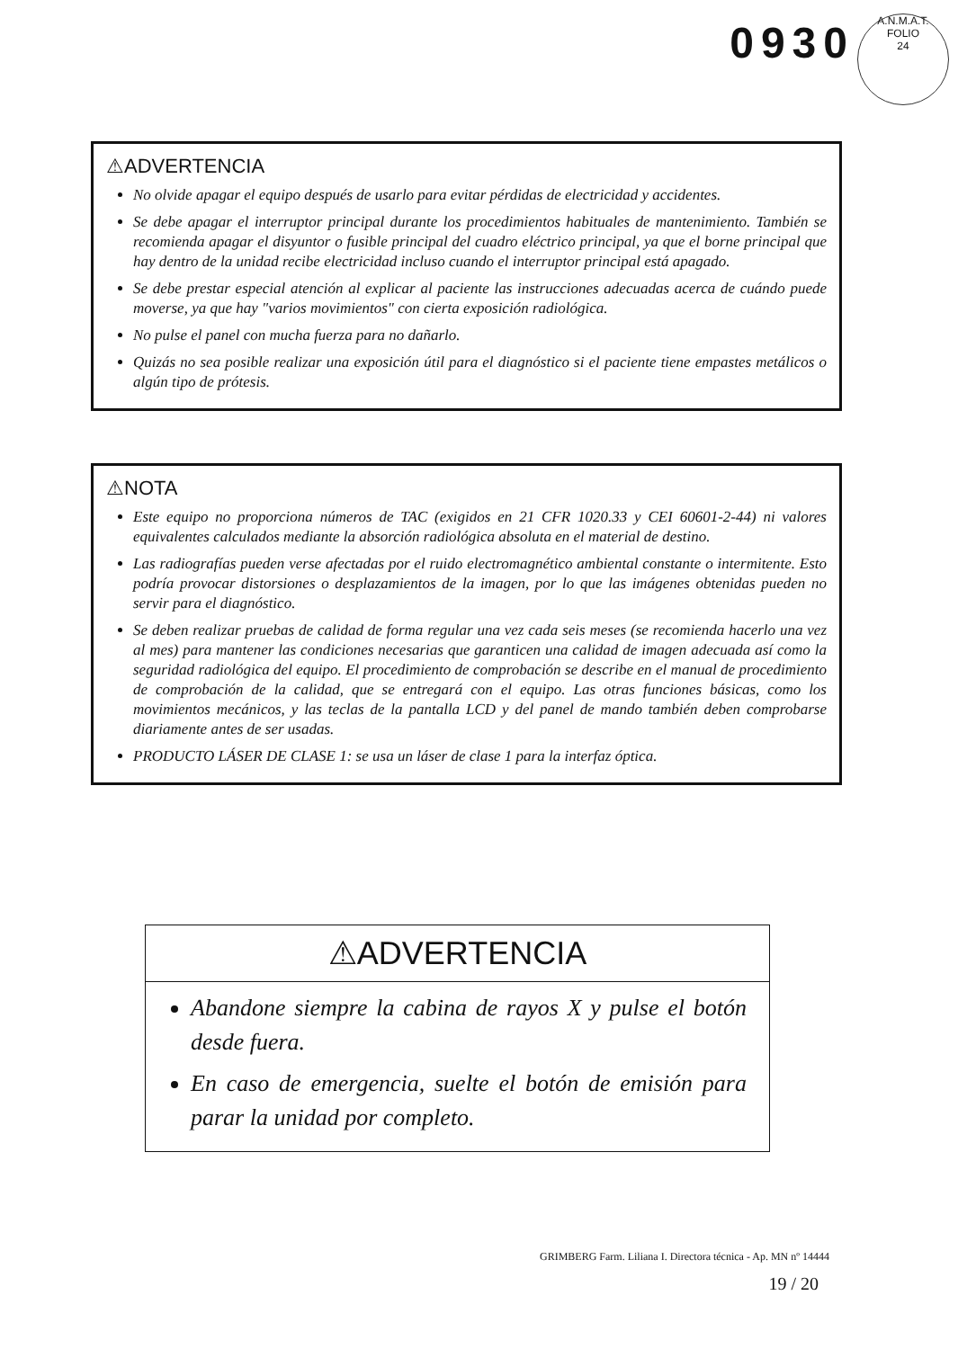0930
A.N.M.A.T.
FOLIO
24
⚠ADVERTENCIA
No olvide apagar el equipo después de usarlo para evitar pérdidas de electricidad y accidentes.
Se debe apagar el interruptor principal durante los procedimientos habituales de mantenimiento. También se recomienda apagar el disyuntor o fusible principal del cuadro eléctrico principal, ya que el borne principal que hay dentro de la unidad recibe electricidad incluso cuando el interruptor principal está apagado.
Se debe prestar especial atención al explicar al paciente las instrucciones adecuadas acerca de cuándo puede moverse, ya que hay "varios movimientos" con cierta exposición radiológica.
No pulse el panel con mucha fuerza para no dañarlo.
Quizás no sea posible realizar una exposición útil para el diagnóstico si el paciente tiene empastes metálicos o algún tipo de prótesis.
⚠NOTA
Este equipo no proporciona números de TAC (exigidos en 21 CFR 1020.33 y CEI 60601-2-44) ni valores equivalentes calculados mediante la absorción radiológica absoluta en el material de destino.
Las radiografías pueden verse afectadas por el ruido electromagnético ambiental constante o intermitente. Esto podría provocar distorsiones o desplazamientos de la imagen, por lo que las imágenes obtenidas pueden no servir para el diagnóstico.
Se deben realizar pruebas de calidad de forma regular una vez cada seis meses (se recomienda hacerlo una vez al mes) para mantener las condiciones necesarias que garanticen una calidad de imagen adecuada así como la seguridad radiológica del equipo. El procedimiento de comprobación se describe en el manual de procedimiento de comprobación de la calidad, que se entregará con el equipo. Las otras funciones básicas, como los movimientos mecánicos, y las teclas de la pantalla LCD y del panel de mando también deben comprobarse diariamente antes de ser usadas.
PRODUCTO LÁSER DE CLASE 1: se usa un láser de clase 1 para la interfaz óptica.
⚠ADVERTENCIA
Abandone siempre la cabina de rayos X y pulse el botón desde fuera.
En caso de emergencia, suelte el botón de emisión para parar la unidad por completo.
GRIMBERG Farm. Liliana I. Directora técnica - Ap. MN nº 14444
19 / 20